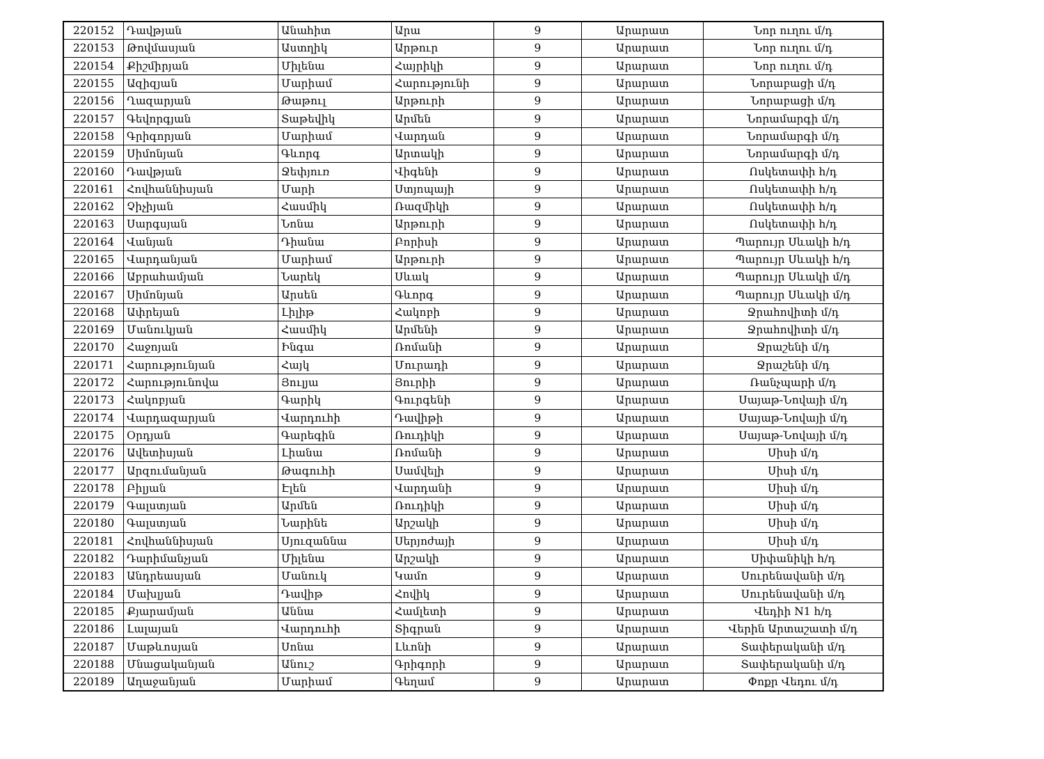| 220152 | Դավթյան | Անահիտ | Արա | 9 | Արարատ | Նոր ուղու մ/դ |
| 220153 | Թովմասյան | Աստղիկ | Արթուր | 9 | Արարատ | Նոր ուղու մ/դ |
| 220154 | Քիշմիրյան | Միլենա | Հայրիկի | 9 | Արարատ | Նոր ուղու մ/դ |
| 220155 | Ազիզյան | Մարիամ | Հարությունի | 9 | Արարատ | Նորաբացի մ/դ |
| 220156 | Ղազարյան | Թաթուլ | Արթուրի | 9 | Արարատ | Նորաբացի մ/դ |
| 220157 | Գեվորգյան | Տաթեվիկ | Արմեն | 9 | Արարատ | Նորամարգի մ/դ |
| 220158 | Գրիգորյան | Մարիամ | Վարդան | 9 | Արարատ | Նորամարգի մ/դ |
| 220159 | Սիմոնյան | Գևորգ | Արտակի | 9 | Արարատ | Նորամարգի մ/դ |
| 220160 | Դավթյան | Ջեփյուռ | Վիգենի | 9 | Արարատ | Ոսկետափի հ/դ |
| 220161 | Հովհաննիսյան | Մարի | Ստյոպայի | 9 | Արարատ | Ոսկետափի հ/դ |
| 220162 | Չիչիյան | Հասմիկ | Ռազմիկի | 9 | Արարատ | Ոսկետափի հ/դ |
| 220163 | Սարգսյան | Նոնա | Արթուրի | 9 | Արարատ | Ոսկետափի հ/դ |
| 220164 | Վանյան | Դիանա | Բորիսի | 9 | Արարատ | Պարույր Սևակի հ/դ |
| 220165 | Վարդանյան | Մարիամ | Արթուրի | 9 | Արարատ | Պարույր Սևակի հ/դ |
| 220166 | Աբրահամյան | Նարեկ | Սևակ | 9 | Արարատ | Պարույր Սևակի մ/դ |
| 220167 | Սիմոնյան | Արսեն | Գևորգ | 9 | Արարատ | Պարույր Սևակի մ/դ |
| 220168 | Ափրեյան | Լիլիթ | Հակոբի | 9 | Արարատ | Ջրահովիտի մ/դ |
| 220169 | Մանուկյան | Հասմիկ | Արմենի | 9 | Արարատ | Ջրահովիտի մ/դ |
| 220170 | Հաջոյան | Ինգա | Ռոմանի | 9 | Արարատ | Ջրաշենի մ/դ |
| 220171 | Հարությունյան | Հայկ | Մուրադի | 9 | Արարատ | Ջրաշենի մ/դ |
| 220172 | Հարությունովա | Յուլյա | Յուրիի | 9 | Արարատ | Ռանչպարի մ/դ |
| 220173 | Հակոբյան | Գարիկ | Գուրգենի | 9 | Արարատ | Սայաթ-Նովայի մ/դ |
| 220174 | Վարդազարյան | Վարդուհի | Դավիթի | 9 | Արարատ | Սայաթ-Նովայի մ/դ |
| 220175 | Օրդյան | Գարեգին | Ռուդիկի | 9 | Արարատ | Սայաթ-Նովայի մ/դ |
| 220176 | Ավետիսյան | Լիանա | Ռոմանի | 9 | Արարատ | Սիսի մ/դ |
| 220177 | Արզումանյան | Թագուհի | Սամվելի | 9 | Արարատ | Սիսի մ/դ |
| 220178 | Բիլյան | Էլեն | Վարդանի | 9 | Արարատ | Սիսի մ/դ |
| 220179 | Գալստյան | Արմեն | Ռուդիկի | 9 | Արարատ | Սիսի մ/դ |
| 220180 | Գալստյան | Նարինե | Արշակի | 9 | Արարատ | Սիսի մ/դ |
| 220181 | Հովհաննիսյան | Սյուզաննա | Սերյոժայի | 9 | Արարատ | Սիսի մ/դ |
| 220182 | Դարիմանչյան | Միլենա | Արշակի | 9 | Արարատ | Սիփանիկի հ/դ |
| 220183 | Անդրեասյան | Մանուկ | Կամո | 9 | Արարատ | Սուրենավանի մ/դ |
| 220184 | Մախլյան | Դավիթ | Հովիկ | 9 | Արարատ | Սուրենավանի մ/դ |
| 220185 | Քյարամյան | Աննա | Համլետի | 9 | Արարատ | Վեդիի N1 հ/դ |
| 220186 | Լալայան | Վարդուհի | Տիգրան | 9 | Արարատ | Վերին Արտաշատի մ/դ |
| 220187 | Մաթևոսյան | Սոնա | Լևոնի | 9 | Արարատ | Տափերականի մ/դ |
| 220188 | Մնացականյան | Անուշ | Գրիգորի | 9 | Արարատ | Տափերականի մ/դ |
| 220189 | Աղաջանյան | Մարիամ | Գեղամ | 9 | Արարատ | Փոքր Վեդու մ/դ |